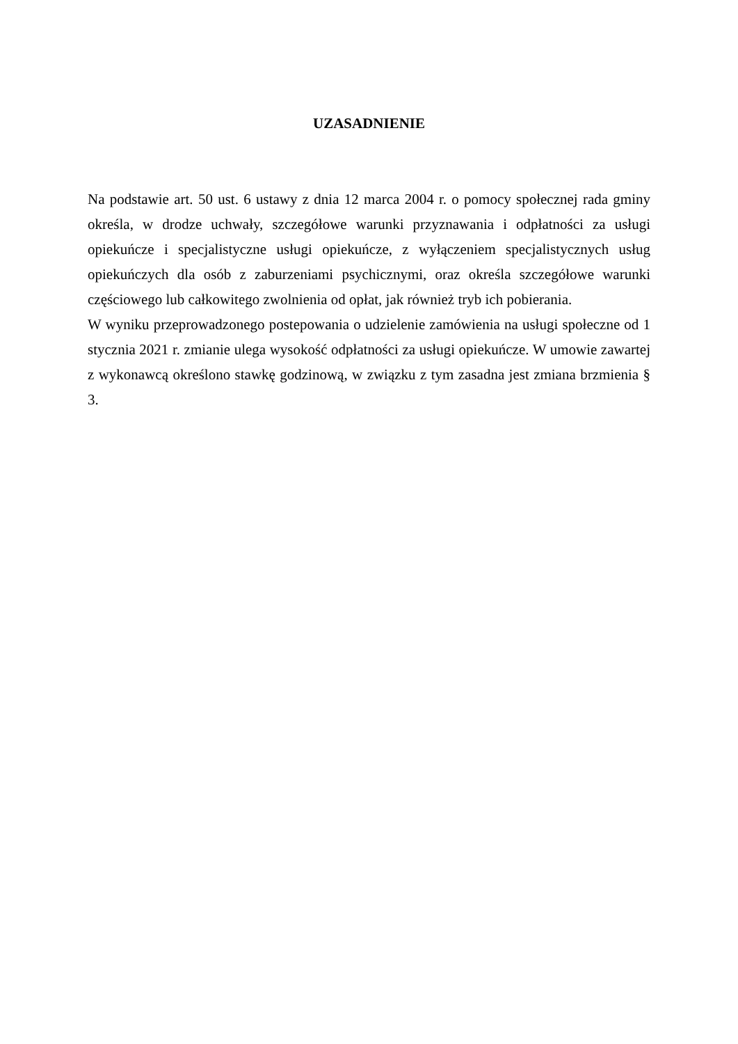UZASADNIENIE
Na podstawie art. 50 ust. 6 ustawy z dnia 12 marca 2004 r. o pomocy społecznej rada gminy określa, w drodze uchwały, szczegółowe warunki przyznawania i odpłatności za usługi opiekuńcze i specjalistyczne usługi opiekuńcze, z wyłączeniem specjalistycznych usług opiekuńczych dla osób z zaburzeniami psychicznymi, oraz określa szczegółowe warunki częściowego lub całkowitego zwolnienia od opłat, jak również tryb ich pobierania.
W wyniku przeprowadzonego postepowania o udzielenie zamówienia na usługi społeczne od 1 stycznia 2021 r. zmianie ulega wysokość odpłatności za usługi opiekuńcze. W umowie zawartej z wykonawcą określono stawkę godzinową, w związku z tym zasadna jest zmiana brzmienia § 3.